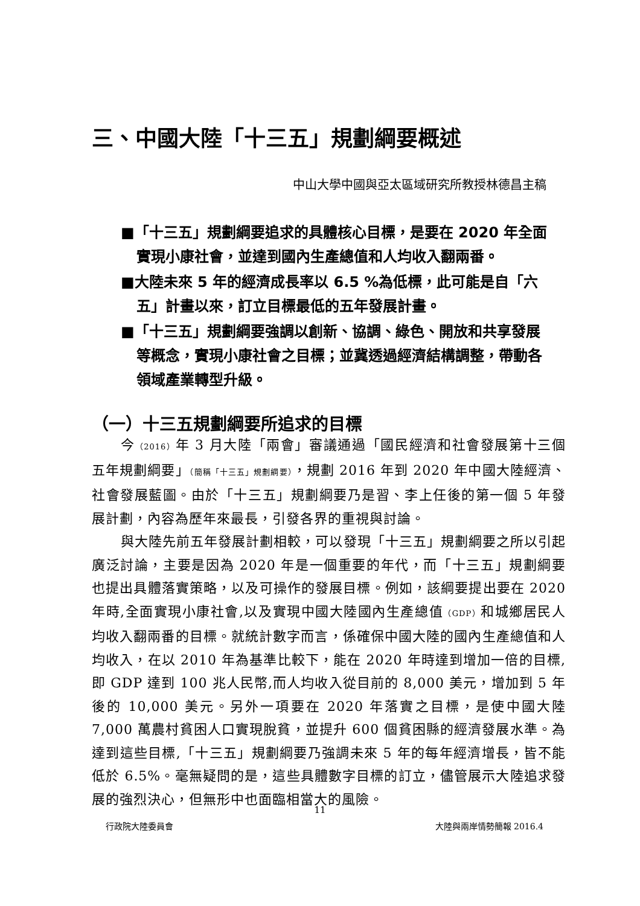三、中國大陸「十三五」規劃綱要概述
中山大學中國與亞太區域研究所教授林德昌主稿
■「十三五」規劃綱要追求的具體核心目標，是要在 2020 年全面實現小康社會，並達到國內生產總值和人均收入翻兩番。
■大陸未來 5 年的經濟成長率以 6.5 %為低標，此可能是自「六五」計畫以來，訂立目標最低的五年發展計畫。
■「十三五」規劃綱要強調以創新、協調、綠色、開放和共享發展等概念，實現小康社會之目標；並冀透過經濟結構調整，帶動各領域產業轉型升級。
（一）十三五規劃綱要所追求的目標
今（2016）年 3 月大陸「兩會」審議通過「國民經濟和社會發展第十三個五年規劃綱要」（簡稱「十三五」規劃綱要），規劃 2016 年到 2020 年中國大陸經濟、社會發展藍圖。由於「十三五」規劃綱要乃是習、李上任後的第一個 5 年發展計劃，內容為歷年來最長，引發各界的重視與討論。
與大陸先前五年發展計劃相較，可以發現「十三五」規劃綱要之所以引起廣泛討論，主要是因為 2020 年是一個重要的年代，而「十三五」規劃綱要也提出具體落實策略，以及可操作的發展目標。例如，該綱要提出要在 2020 年時,全面實現小康社會,以及實現中國大陸國內生產總值（GDP）和城鄉居民人均收入翻兩番的目標。就統計數字而言，係確保中國大陸的國內生產總值和人均收入，在以 2010 年為基準比較下，能在 2020 年時達到增加一倍的目標,即 GDP 達到 100 兆人民幣,而人均收入從目前的 8,000 美元，增加到 5 年後的 10,000 美元。另外一項要在 2020 年落實之目標，是使中國大陸 7,000 萬農村貧困人口實現脫貧，並提升 600 個貧困縣的經濟發展水準。為達到這些目標,「十三五」規劃綱要乃強調未來 5 年的每年經濟增長，皆不能低於 6.5%。毫無疑問的是，這些具體數字目標的訂立，儘管展示大陸追求發展的強烈決心，但無形中也面臨相當大的風險。
11
行政院大陸委員會 大陸與兩岸情勢簡報 2016.4